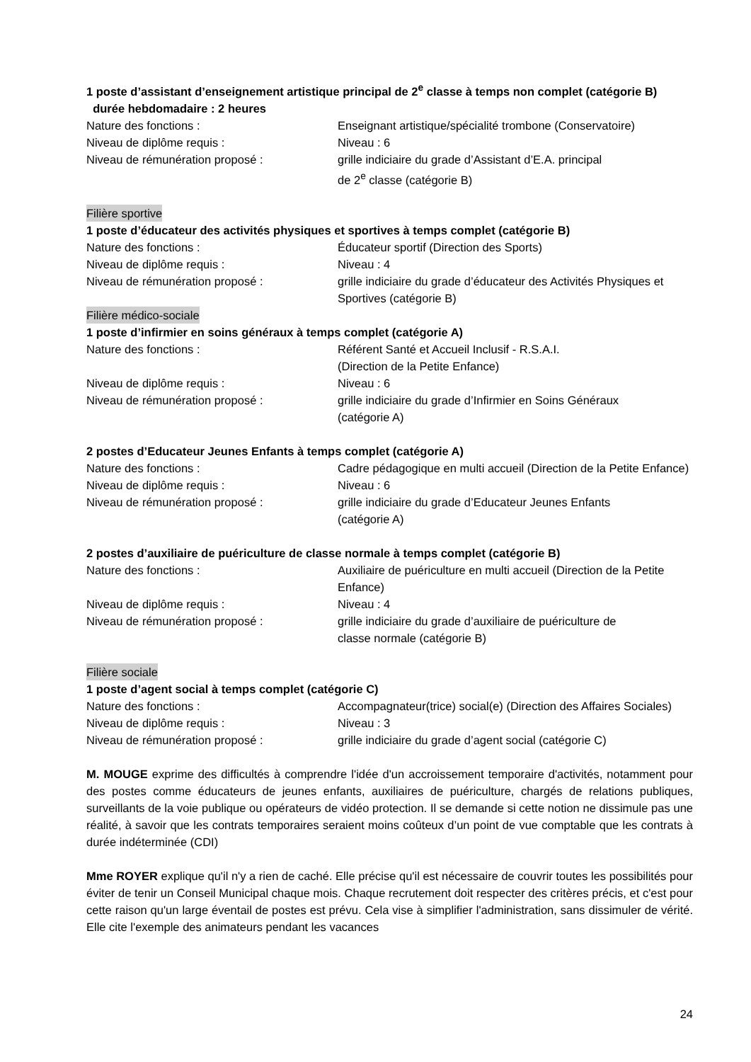1 poste d’assistant d’enseignement artistique principal de 2<sup>e</sup> classe à temps non complet (catégorie B)
durée hebdomadaire : 2 heures
Nature des fonctions : Enseignant artistique/spécialité trombone (Conservatoire)
Niveau de diplôme requis : Niveau : 6
Niveau de rémunération proposé : grille indiciaire du grade d’Assistant d’E.A. principal
de 2<sup>e</sup> classe (catégorie B)
Filière sportive
1 poste d’éducateur des activités physiques et sportives à temps complet (catégorie B)
Nature des fonctions : Éducateur sportif (Direction des Sports)
Niveau de diplôme requis : Niveau : 4
Niveau de rémunération proposé : grille indiciaire du grade d’éducateur des Activités Physiques et Sportives (catégorie B)
Filière médico-sociale
1 poste d’infirmier en soins généraux à temps complet (catégorie A)
Nature des fonctions : Référent Santé et Accueil Inclusif - R.S.A.I.
(Direction de la Petite Enfance)
Niveau de diplôme requis : Niveau : 6
Niveau de rémunération proposé : grille indiciaire du grade d’Infirmier en Soins Généraux
(catégorie A)
2 postes d’Educateur Jeunes Enfants à temps complet (catégorie A)
Nature des fonctions : Cadre pédagogique en multi accueil (Direction de la Petite Enfance)
Niveau de diplôme requis : Niveau : 6
Niveau de rémunération proposé : grille indiciaire du grade d’Educateur Jeunes Enfants
(catégorie A)
2 postes d’auxiliaire de puériculture de classe normale à temps complet (catégorie B)
Nature des fonctions : Auxiliaire de puériculture en multi accueil (Direction de la Petite Enfance)
Niveau de diplôme requis : Niveau : 4
Niveau de rémunération proposé : grille indiciaire du grade d’auxiliaire de puériculture de
classe normale (catégorie B)
Filière sociale
1 poste d’agent social à temps complet (catégorie C)
Nature des fonctions : Accompagnateur(trice) social(e) (Direction des Affaires Sociales)
Niveau de diplôme requis : Niveau : 3
Niveau de rémunération proposé : grille indiciaire du grade d’agent social (catégorie C)
M. MOUGE exprime des difficultés à comprendre l'idée d'un accroissement temporaire d'activités, notamment pour des postes comme éducateurs de jeunes enfants, auxiliaires de puériculture, chargés de relations publiques, surveillants de la voie publique ou opérateurs de vidéo protection. Il se demande si cette notion ne dissimule pas une réalité, à savoir que les contrats temporaires seraient moins coûteux d’un point de vue comptable que les contrats à durée indéterminée (CDI)
Mme ROYER explique qu'il n'y a rien de caché. Elle précise qu'il est nécessaire de couvrir toutes les possibilités pour éviter de tenir un Conseil Municipal chaque mois. Chaque recrutement doit respecter des critères précis, et c'est pour cette raison qu'un large éventail de postes est prévu. Cela vise à simplifier l'administration, sans dissimuler de vérité. Elle cite l'exemple des animateurs pendant les vacances
24